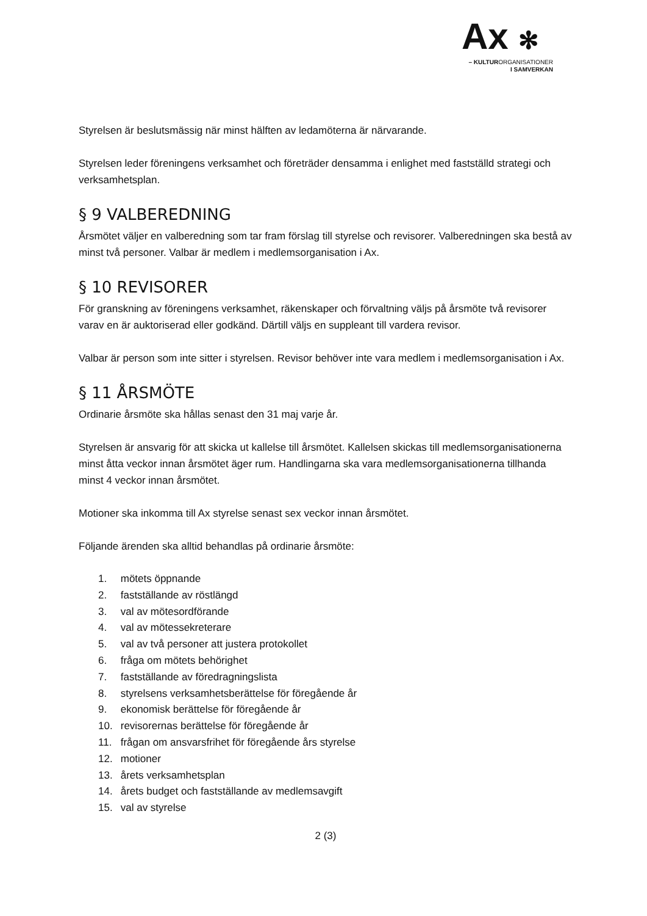Ax ✻
– KULTURORGANISATIONER
I SAMVERKAN
Styrelsen är beslutsmässig när minst hälften av ledamöterna är närvarande.
Styrelsen leder föreningens verksamhet och företräder densamma i enlighet med fastställd strategi och verksamhetsplan.
§ 9 VALBEREDNING
Årsmötet väljer en valberedning som tar fram förslag till styrelse och revisorer. Valberedningen ska bestå av minst två personer. Valbar är medlem i medlemsorganisation i Ax.
§ 10 REVISORER
För granskning av föreningens verksamhet, räkenskaper och förvaltning väljs på årsmöte två revisorer varav en är auktoriserad eller godkänd. Därtill väljs en suppleant till vardera revisor.
Valbar är person som inte sitter i styrelsen. Revisor behöver inte vara medlem i medlemsorganisation i Ax.
§ 11 ÅRSMÖTE
Ordinarie årsmöte ska hållas senast den 31 maj varje år.
Styrelsen är ansvarig för att skicka ut kallelse till årsmötet. Kallelsen skickas till medlemsorganisationerna minst åtta veckor innan årsmötet äger rum. Handlingarna ska vara medlemsorganisationerna tillhanda minst 4 veckor innan årsmötet.
Motioner ska inkomma till Ax styrelse senast sex veckor innan årsmötet.
Följande ärenden ska alltid behandlas på ordinarie årsmöte:
1. mötets öppnande
2. fastställande av röstlängd
3. val av mötesordförande
4. val av mötessekreterare
5. val av två personer att justera protokollet
6. fråga om mötets behörighet
7. fastställande av föredragningslista
8. styrelsens verksamhetsberättelse för föregående år
9. ekonomisk berättelse för föregående år
10. revisorernas berättelse för föregående år
11. frågan om ansvarsfrihet för föregående års styrelse
12. motioner
13. årets verksamhetsplan
14. årets budget och fastställande av medlemsavgift
15. val av styrelse
2 (3)